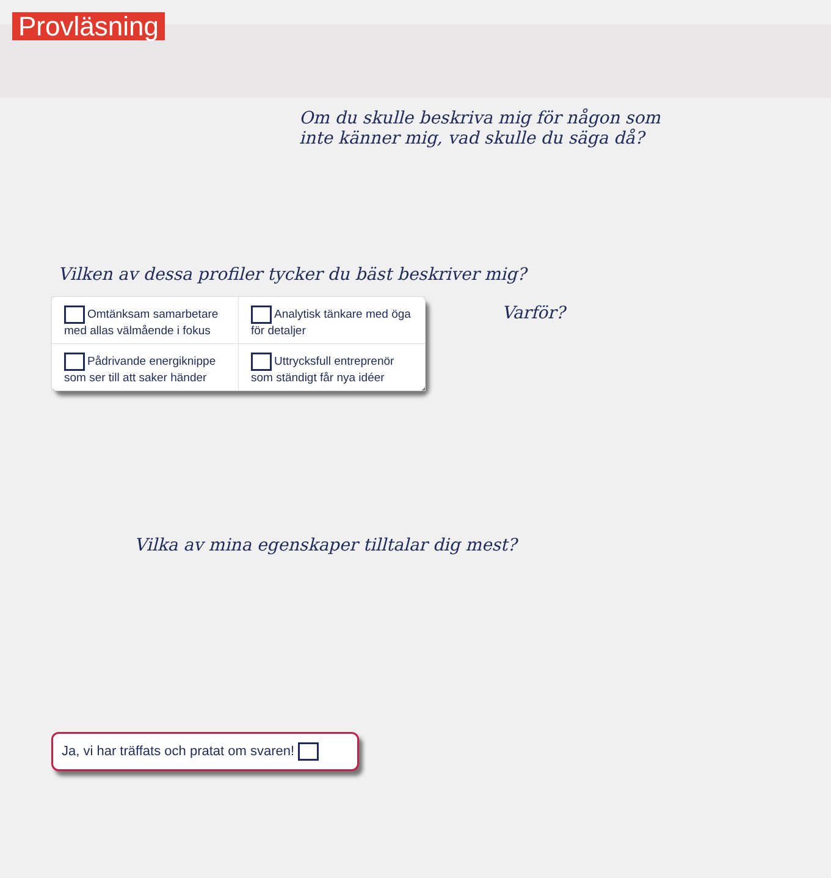Provläsning
Om du skulle beskriva mig för någon som inte känner mig, vad skulle du säga då?
Vilken av dessa profiler tycker du bäst beskriver mig?
| Omtänksam samarbetare med allas välmående i fokus | Analytisk tänkare med öga för detaljer |
| Pådrivande energiknippe som ser till att saker händer | Uttrycksfull entreprenör som ständigt får nya idéer |
Varför?
Vilka av mina egenskaper tilltalar dig mest?
Ja, vi har träffats och pratat om svaren!